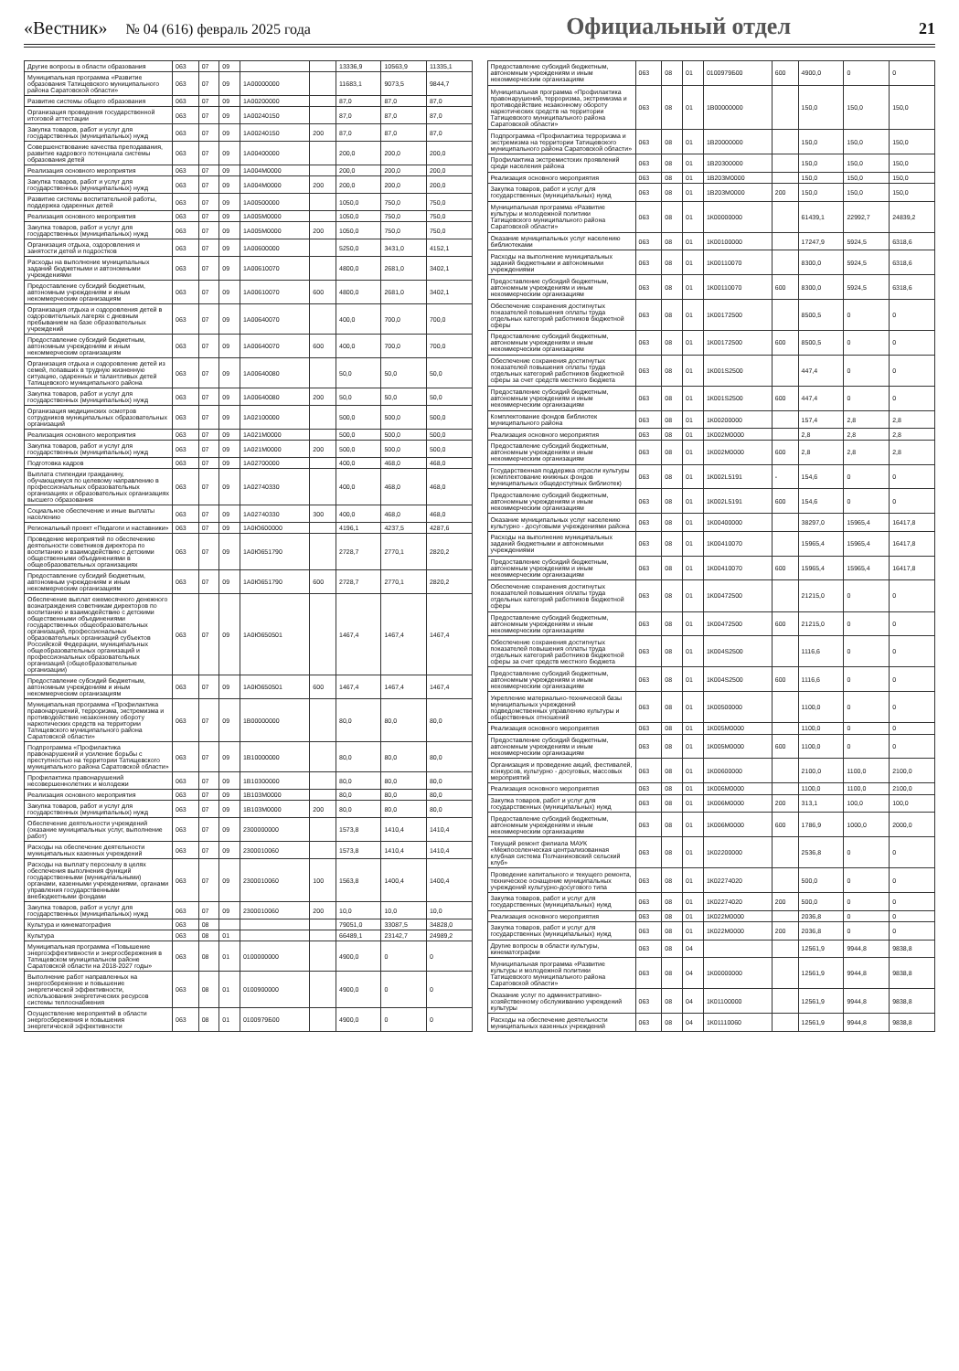«Вестник» № 04 (616) февраль 2025 года Официальный отдел 21
| Другие вопросы в области образования | 063 | 07 | 09 | | | 13336,9 | 10563,9 | 11335,1 |
| Муниципальная программа «Развитие образования Татищевского муниципального района Саратовской области» | 063 | 07 | 09 | 1А00000000 | | 11683,1 | 9073,5 | 9844,7 |
| Развитие системы общего образования | 063 | 07 | 09 | 1А00200000 | | 87,0 | 87,0 | 87,0 |
| Организация проведения государственной итоговой аттестации | 063 | 07 | 09 | 1А00240150 | | 87,0 | 87,0 | 87,0 |
| Закупка товаров, работ и услуг для государственных (муниципальных) нужд | 063 | 07 | 09 | 1А00240150 | 200 | 87,0 | 87,0 | 87,0 |
| Совершенствование качества преподавания, развитие кадрового потенциала системы образования детей | 063 | 07 | 09 | 1А00400000 | | 200,0 | 200,0 | 200,0 |
| Реализация основного мероприятия | 063 | 07 | 09 | 1А004М0000 | | 200,0 | 200,0 | 200,0 |
| Закупка товаров, работ и услуг для государственных (муниципальных) нужд | 063 | 07 | 09 | 1А004М0000 | 200 | 200,0 | 200,0 | 200,0 |
| Развитие системы воспитательной работы, поддержка одаренных детей | 063 | 07 | 09 | 1А00500000 | | 1050,0 | 750,0 | 750,0 |
| Реализация основного мероприятия | 063 | 07 | 09 | 1А005М0000 | | 1050,0 | 750,0 | 750,0 |
| Закупка товаров, работ и услуг для государственных (муниципальных) нужд | 063 | 07 | 09 | 1А005М0000 | 200 | 1050,0 | 750,0 | 750,0 |
| Организация отдыха, оздоровления и занятости детей и подростков | 063 | 07 | 09 | 1А00600000 | | 5250,0 | 3431,0 | 4152,1 |
| Расходы на выполнение муниципальных заданий бюджетными и автономными учреждениями | 063 | 07 | 09 | 1А00610070 | | 4800,0 | 2681,0 | 3402,1 |
| Предоставление субсидий бюджетным, автономным учреждениям и иным некоммерческим организациям | 063 | 07 | 09 | 1А00610070 | 600 | 4800,0 | 2681,0 | 3402,1 |
| Организация отдыха и оздоровления детей в оздоровительных лагерях с дневным пребыванием на базе образовательных учреждений | 063 | 07 | 09 | 1А00640070 | | 400,0 | 700,0 | 700,0 |
| Предоставление субсидий бюджетным, автономным учреждениям и иным некоммерческим организациям | 063 | 07 | 09 | 1А00640070 | 600 | 400,0 | 700,0 | 700,0 |
| Организация отдыха и оздоровление детей из семей, попавших в трудную жизненную ситуацию, одаренных и талантливых детей Татищевского муниципального района | 063 | 07 | 09 | 1А00640080 | | 50,0 | 50,0 | 50,0 |
| Закупка товаров, работ и услуг для государственных (муниципальных) нужд | 063 | 07 | 09 | 1А00640080 | 200 | 50,0 | 50,0 | 50,0 |
| Организация медицинских осмотров сотрудников муниципальных образовательных организаций | 063 | 07 | 09 | 1А02100000 | | 500,0 | 500,0 | 500,0 |
| Реализация основного мероприятия | 063 | 07 | 09 | 1А021М0000 | | 500,0 | 500,0 | 500,0 |
| Закупка товаров, работ и услуг для государственных (муниципальных) нужд | 063 | 07 | 09 | 1А021М0000 | 200 | 500,0 | 500,0 | 500,0 |
| Подготовка кадров | 063 | 07 | 09 | 1А02700000 | | 400,0 | 468,0 | 468,0 |
| Выплата стипендии гражданину, обучающемуся по целевому направлению в профессиональных образовательных организациях и образовательных организациях высшего образования | 063 | 07 | 09 | 1А02740330 | | 400,0 | 468,0 | 468,0 |
| Социальное обеспечение и иные выплаты населению | 063 | 07 | 09 | 1А02740330 | 300 | 400,0 | 468,0 | 468,0 |
| Региональный проект «Педагоги и наставники» | 063 | 07 | 09 | 1А0Ю600000 | | 4196,1 | 4237,5 | 4287,6 |
| Проведение мероприятий по обеспечению деятельности советников директора по воспитанию и взаимодействию с детскими общественными объединениями в общеобразовательных организациях | 063 | 07 | 09 | 1А0Ю651790 | | 2728,7 | 2770,1 | 2820,2 |
| Предоставление субсидий бюджетным, автономным учреждениям и иным некоммерческим организациям | 063 | 07 | 09 | 1А0Ю651790 | 600 | 2728,7 | 2770,1 | 2820,2 |
| Обеспечение выплат ежемесячного денежного вознаграждения советникам директоров по воспитанию и взаимодействию с детскими общественными объединениями государственных общеобразовательных организаций, профессиональных образовательных организаций субъектов Российской Федерации, муниципальных общеобразовательных организаций и профессиональных образовательных организаций (общеобразовательные организации) | 063 | 07 | 09 | 1А0Ю650501 | | 1467,4 | 1467,4 | 1467,4 |
| Предоставление субсидий бюджетным, автономным учреждениям и иным некоммерческим организациям | 063 | 07 | 09 | 1А0Ю650501 | 600 | 1467,4 | 1467,4 | 1467,4 |
| Муниципальная программа «Профилактика правонарушений, терроризма, экстремизма и противодействие незаконному обороту наркотических средств на территории Татищевского муниципального района Саратовской области» | 063 | 07 | 09 | 1В00000000 | | 80,0 | 80,0 | 80,0 |
| Подпрограмма «Профилактика правонарушений и усиление борьбы с преступностью на территории Татищевского муниципального района Саратовской области» | 063 | 07 | 09 | 1В10000000 | | 80,0 | 80,0 | 80,0 |
| Профилактика правонарушений несовершеннолетних и молодежи | 063 | 07 | 09 | 1В10300000 | | 80,0 | 80,0 | 80,0 |
| Реализация основного мероприятия | 063 | 07 | 09 | 1В103М0000 | | 80,0 | 80,0 | 80,0 |
| Закупка товаров, работ и услуг для государственных (муниципальных) нужд | 063 | 07 | 09 | 1В103М0000 | 200 | 80,0 | 80,0 | 80,0 |
| Обеспечение деятельности учреждений (оказание муниципальных услуг, выполнение работ) | 063 | 07 | 09 | 2300000000 | | 1573,8 | 1410,4 | 1410,4 |
| Расходы на обеспечение деятельности муниципальных казенных учреждений | 063 | 07 | 09 | 2300010060 | | 1573,8 | 1410,4 | 1410,4 |
| Расходы на выплату персоналу в целях обеспечения выполнения функций государственными (муниципальными) органами, казенными учреждениями, органами управления государственными внебюджетными фондами | 063 | 07 | 09 | 2300010060 | 100 | 1563,8 | 1400,4 | 1400,4 |
| Закупка товаров, работ и услуг для государственных (муниципальных) нужд | 063 | 07 | 09 | 2300010060 | 200 | 10,0 | 10,0 | 10,0 |
| Культура и кинематография | 063 | 08 | | | | 79051,0 | 33087,5 | 34828,0 |
| Культура | 063 | 08 | 01 | | | 66489,1 | 23142,7 | 24989,2 |
| Муниципальная программа «Повышение энергоэффективности и энергосбережения в Татищевском муниципальном районе Саратовской области на 2018-2027 годы» | 063 | 08 | 01 | 0100000000 | | 4900,0 | 0 | 0 |
| Выполнение работ направленных на энергосбережение и повышение энергетической эффективности, использования энергетических ресурсов системы теплоснабжения | 063 | 08 | 01 | 0100900000 | | 4900,0 | 0 | 0 |
| Осуществление мероприятий в области энергосбережения и повышения энергетической эффективности | 063 | 08 | 01 | 0100979Б00 | | 4900,0 | 0 | 0 |
| Предоставление субсидий бюджетным, автономным учреждениям и иным некоммерческим организациям | 063 | 08 | 01 | 0100979Б00 | 600 | 4900,0 | 0 | 0 |
| Муниципальная программа «Профилактика правонарушений, терроризма, экстремизма и противодействие незаконному обороту наркотических средств на территории Татищевского муниципального района Саратовской области» | 063 | 08 | 01 | 1В00000000 | | 150,0 | 150,0 | 150,0 |
| Подпрограмма «Профилактика терроризма и экстремизма на территории Татищевского муниципального района Саратовской области» | 063 | 08 | 01 | 1В20000000 | | 150,0 | 150,0 | 150,0 |
| Профилактика экстремистских проявлений среди населения района | 063 | 08 | 01 | 1В20300000 | | 150,0 | 150,0 | 150,0 |
| Реализация основного мероприятия | 063 | 08 | 01 | 1В203М0000 | | 150,0 | 150,0 | 150,0 |
| Закупка товаров, работ и услуг для государственных (муниципальных) нужд | 063 | 08 | 01 | 1В203М0000 | 200 | 150,0 | 150,0 | 150,0 |
| Муниципальная программа «Развитие культуры и молодежной политики Татищевского муниципального района Саратовской области» | 063 | 08 | 01 | 1К00000000 | | 61439,1 | 22992,7 | 24839,2 |
| Оказание муниципальных услуг населению библиотеками | 063 | 08 | 01 | 1К00100000 | | 17247,9 | 5924,5 | 6318,6 |
| Расходы на выполнение муниципальных заданий бюджетными и автономными учреждениями | 063 | 08 | 01 | 1К00110070 | | 8300,0 | 5924,5 | 6318,6 |
| Предоставление субсидий бюджетным, автономным учреждениям и иным некоммерческим организациям | 063 | 08 | 01 | 1К00110070 | 600 | 8300,0 | 5924,5 | 6318,6 |
| Обеспечение сохранения достигнутых показателей повышения оплаты труда отдельных категорий работников бюджетной сферы | 063 | 08 | 01 | 1К00172500 | | 8500,5 | 0 | 0 |
| Предоставление субсидий бюджетным, автономным учреждениям и иным некоммерческим организациям | 063 | 08 | 01 | 1К00172500 | 600 | 8500,5 | 0 | 0 |
| Обеспечение сохранения достигнутых показателей повышения оплаты труда отдельных категорий работников бюджетной сферы за счет средств местного бюджета | 063 | 08 | 01 | 1К001S2500 | | 447,4 | 0 | 0 |
| Предоставление субсидий бюджетным, автономным учреждениям и иным некоммерческим организациям | 063 | 08 | 01 | 1К001S2500 | 600 | 447,4 | 0 | 0 |
| Комплектование фондов библиотек муниципального района | 063 | 08 | 01 | 1К00200000 | | 157,4 | 2,8 | 2,8 |
| Реализация основного мероприятия | 063 | 08 | 01 | 1К002М0000 | | 2,8 | 2,8 | 2,8 |
| Предоставление субсидий бюджетным, автономным учреждениям и иным некоммерческим организациям | 063 | 08 | 01 | 1К002М0000 | 600 | 2,8 | 2,8 | 2,8 |
| Государственная поддержка отрасли культуры (комплектование книжных фондов муниципальных общедоступных библиотек) | 063 | 08 | 01 | 1К002L5191 | - | 154,6 | 0 | 0 |
| Предоставление субсидий бюджетным, автономным учреждениям и иным некоммерческим организациям | 063 | 08 | 01 | 1К002L5191 | 600 | 154,6 | 0 | 0 |
| Оказание муниципальных услуг населению культурно - досуговыми учреждениями района | 063 | 08 | 01 | 1К00400000 | | 38297,0 | 15965,4 | 16417,8 |
| Расходы на выполнение муниципальных заданий бюджетными и автономными учреждениями | 063 | 08 | 01 | 1К00410070 | | 15965,4 | 15965,4 | 16417,8 |
| Предоставление субсидий бюджетным, автономным учреждениям и иным некоммерческим организациям | 063 | 08 | 01 | 1К00410070 | 600 | 15965,4 | 15965,4 | 16417,8 |
| Обеспечение сохранения достигнутых показателей повышения оплаты труда отдельных категорий работников бюджетной сферы | 063 | 08 | 01 | 1К00472500 | | 21215,0 | 0 | 0 |
| Предоставление субсидий бюджетным, автономным учреждениям и иным некоммерческим организациям | 063 | 08 | 01 | 1К00472500 | 600 | 21215,0 | 0 | 0 |
| Обеспечение сохранения достигнутых показателей повышения оплаты труда отдельных категорий работников бюджетной сферы за счет средств местного бюджета | 063 | 08 | 01 | 1К004S2500 | | 1116,6 | 0 | 0 |
| Предоставление субсидий бюджетным, автономным учреждениям и иным некоммерческим организациям | 063 | 08 | 01 | 1К004S2500 | 600 | 1116,6 | 0 | 0 |
| Укрепление материально-технической базы муниципальных учреждений подведомственных управлению культуры и общественных отношений | 063 | 08 | 01 | 1К00500000 | | 1100,0 | 0 | 0 |
| Реализация основного мероприятия | 063 | 08 | 01 | 1К005М0000 | | 1100,0 | 0 | 0 |
| Предоставление субсидий бюджетным, автономным учреждениям и иным некоммерческим организациям | 063 | 08 | 01 | 1К005М0000 | 600 | 1100,0 | 0 | 0 |
| Организация и проведение акций, фестивалей, конкурсов, культурно - досуговых, массовых мероприятий | 063 | 08 | 01 | 1К00600000 | | 2100,0 | 1100,0 | 2100,0 |
| Реализация основного мероприятия | 063 | 08 | 01 | 1К006М0000 | | 1100,0 | 1100,0 | 2100,0 |
| Закупка товаров, работ и услуг для государственных (муниципальных) нужд | 063 | 08 | 01 | 1К006М0000 | 200 | 313,1 | 100,0 | 100,0 |
| Предоставление субсидий бюджетным, автономным учреждениям и иным некоммерческим организациям | 063 | 08 | 01 | 1К006М0000 | 600 | 1786,9 | 1000,0 | 2000,0 |
| Текущий ремонт филиала МАУК «Межпоселенческая централизованная клубная система Полчаниновский сельский клуб» | 063 | 08 | 01 | 1К02200000 | | 2536,8 | 0 | 0 |
| Проведение капитального и текущего ремонта, техническое оснащение муниципальных учреждений культурно-досугового типа | 063 | 08 | 01 | 1К02274020 | | 500,0 | 0 | 0 |
| Закупка товаров, работ и услуг для государственных (муниципальных) нужд | 063 | 08 | 01 | 1К02274020 | 200 | 500,0 | 0 | 0 |
| Реализация основного мероприятия | 063 | 08 | 01 | 1К022М0000 | | 2036,8 | 0 | 0 |
| Закупка товаров, работ и услуг для государственных (муниципальных) нужд | 063 | 08 | 01 | 1К022М0000 | 200 | 2036,8 | 0 | 0 |
| Другие вопросы в области культуры, кинематографии | 063 | 08 | 04 | | | 12561,9 | 9944,8 | 9838,8 |
| Муниципальная программа «Развитие культуры и молодежной политики Татищевского муниципального района Саратовской области» | 063 | 08 | 04 | 1К00000000 | | 12561,9 | 9944,8 | 9838,8 |
| Оказание услуг по административно-хозяйственному обслуживанию учреждений культуры | 063 | 08 | 04 | 1К01100000 | | 12561,9 | 9944,8 | 9838,8 |
| Расходы на обеспечение деятельности муниципальных казенных учреждений | 063 | 08 | 04 | 1К01110060 | | 12561,9 | 9944,8 | 9838,8 |